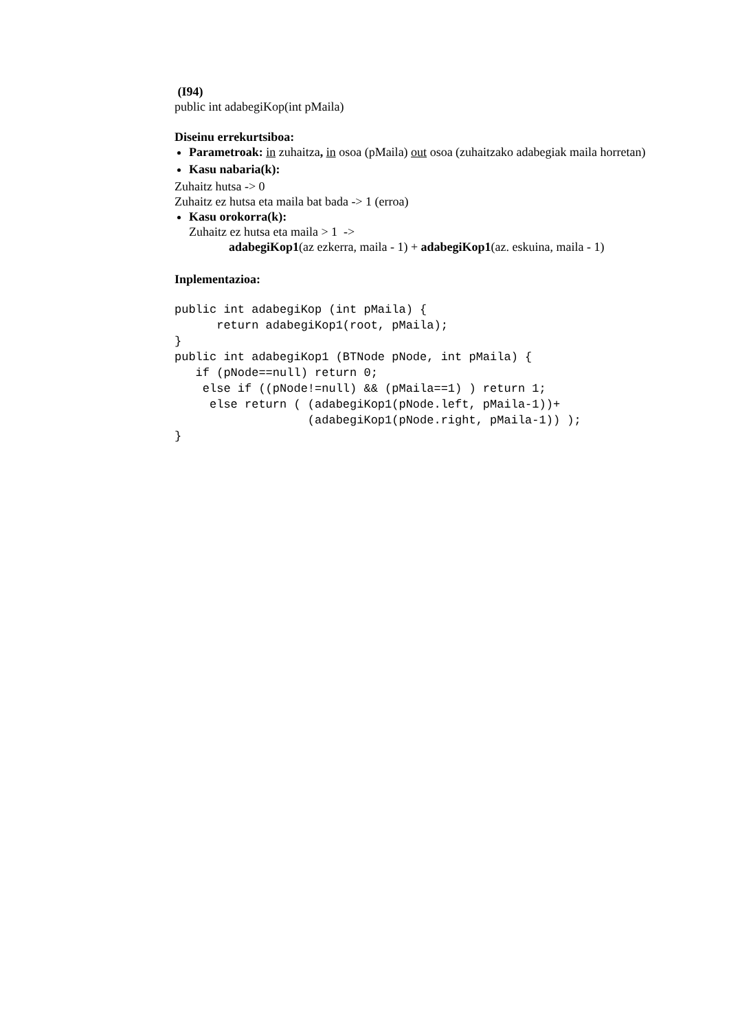(I94)
public int adabegiKop(int pMaila)
Diseinu errekurtsiboa:
Parametroak: in zuhaitza, in osoa (pMaila) out osoa (zuhaitzako adabegiak maila horretan)
Kasu nabaria(k):
Zuhaitz hutsa -> 0
Zuhaitz ez hutsa eta maila bat bada -> 1 (erroa)
Kasu orokorra(k):
Zuhaitz ez hutsa eta maila > 1 ->
adabegiKop1(az ezkerra, maila - 1) + adabegiKop1(az. eskuina, maila - 1)
Inplementazioa:
public int adabegiKop (int pMaila) { return adabegiKop1(root, pMaila); } public int adabegiKop1 (BTNode pNode, int pMaila) { if (pNode==null) return 0; else if ((pNode!=null) && (pMaila==1) ) return 1; else return ( (adabegiKop1(pNode.left, pMaila-1))+ (adabegiKop1(pNode.right, pMaila-1)) ); }